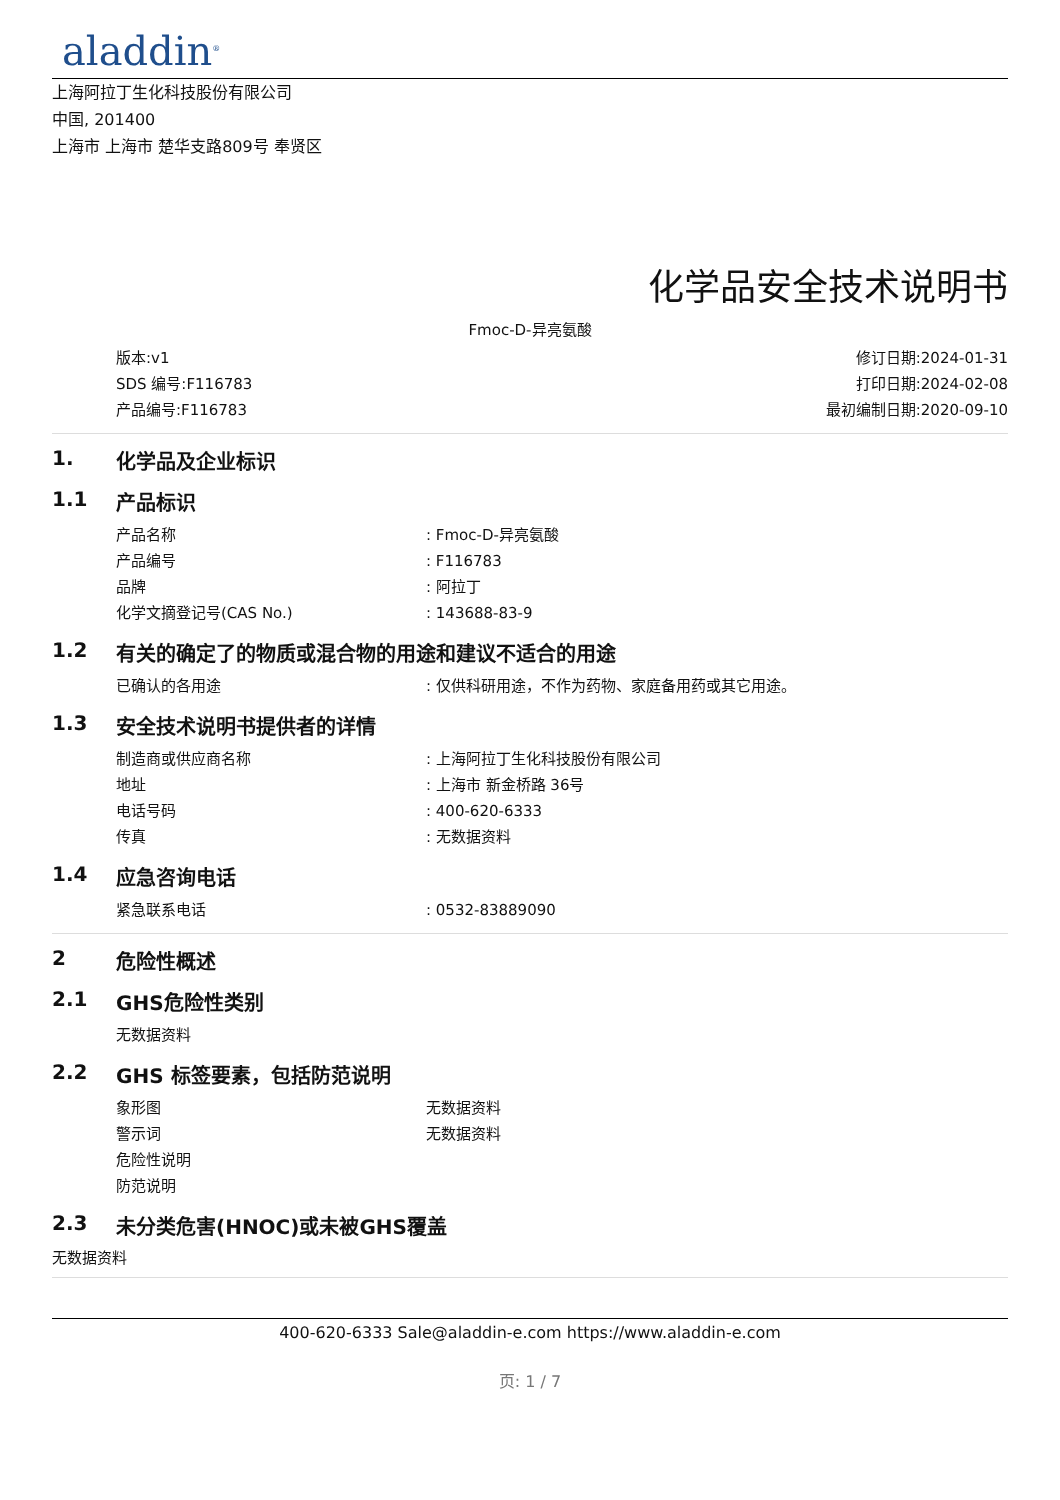aladdin<sup>®</sup>
上海阿拉丁生化科技股份有限公司
中国, 201400
上海市 上海市 楚华支路809号 奉贤区
化学品安全技术说明书
Fmoc-D-异亮氨酸
版本:v1
SDS 编号:F116783
产品编号:F116783
修订日期:2024-01-31
打印日期:2024-02-08
最初编制日期:2020-09-10
1. 化学品及企业标识
1.1 产品标识
产品名称: Fmoc-D-异亮氨酸
产品编号: F116783
品牌: 阿拉丁
化学文摘登记号(CAS No.): 143688-83-9
1.2 有关的确定了的物质或混合物的用途和建议不适合的用途
已确认的各用途: 仅供科研用途，不作为药物、家庭备用药或其它用途。
1.3 安全技术说明书提供者的详情
制造商或供应商名称: 上海阿拉丁生化科技股份有限公司
地址: 上海市 新金桥路 36号
电话号码: 400-620-6333
传真: 无数据资料
1.4 应急咨询电话
紧急联系电话: 0532-83889090
2 危险性概述
2.1 GHS危险性类别
无数据资料
2.2 GHS 标签要素，包括防范说明
象形图 无数据资料
警示词 无数据资料
危险性说明
防范说明
2.3 未分类危害(HNOC)或未被GHS覆盖
无数据资料
400-620-6333 Sale@aladdin-e.com https://www.aladdin-e.com
页: 1 / 7